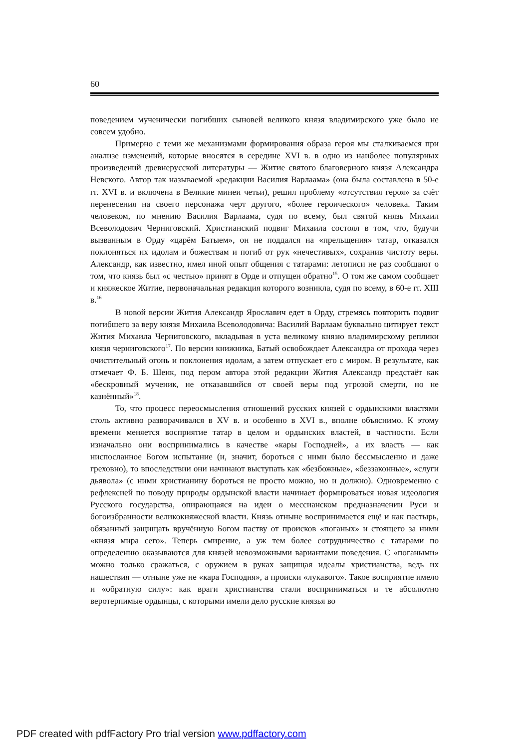60
поведением мученически погибших сыновей великого князя владимирского уже было не совсем удобно.
Примерно с теми же механизмами формирования образа героя мы сталкиваемся при анализе изменений, которые вносятся в середине XVI в. в одно из наиболее популярных произведений древнерусской литературы — Житие святого благоверного князя Александра Невского. Автор так называемой «редакции Василия Варлаама» (она была составлена в 50-е гг. XVI в. и включена в Великие минеи четьи), решил проблему «отсутствия героя» за счёт перенесения на своего персонажа черт другого, «более героического» человека. Таким человеком, по мнению Василия Варлаама, судя по всему, был святой князь Михаил Всеволодович Черниговский. Христианский подвиг Михаила состоял в том, что, будучи вызванным в Орду «царём Батыем», он не поддался на «прельщения» татар, отказался поклоняться их идолам и божествам и погиб от рук «нечестивых», сохранив чистоту веры. Александр, как известно, имел иной опыт общения с татарами: летописи не раз сообщают о том, что князь был «с честью» принят в Орде и отпущен обратно<sup>15</sup>. О том же самом сообщает и княжеское Житие, первоначальная редакция которого возникла, судя по всему, в 60-е гг. XIII в.<sup>16</sup>
В новой версии Жития Александр Ярославич едет в Орду, стремясь повторить подвиг погибшего за веру князя Михаила Всеволодовича: Василий Варлаам буквально цитирует текст Жития Михаила Черниговского, вкладывая в уста великому князю владимирскому реплики князя черниговского<sup>17</sup>. По версии книжника, Батый освобождает Александра от прохода через очистительный огонь и поклонения идолам, а затем отпускает его с миром. В результате, как отмечает Ф. Б. Шенк, под пером автора этой редакции Жития Александр предстаёт как «бескровный мученик, не отказавшийся от своей веры под угрозой смерти, но не казнённый»<sup>18</sup>.
То, что процесс переосмысления отношений русских князей с ордынскими властями столь активно разворачивался в XV в. и особенно в XVI в., вполне объяснимо. К этому времени меняется восприятие татар в целом и ордынских властей, в частности. Если изначально они воспринимались в качестве «кары Господней», а их власть — как ниспосланное Богом испытание (и, значит, бороться с ними было бессмысленно и даже греховно), то впоследствии они начинают выступать как «безбожные», «беззаконные», «слуги дьявола» (с ними христианину бороться не просто можно, но и должно). Одновременно с рефлексией по поводу природы ордынской власти начинает формироваться новая идеология Русского государства, опирающаяся на идеи о мессианском предназначении Руси и богоизбранности великокняжеской власти. Князь отныне воспринимается ещё и как пастырь, обязанный защищать вручённую Богом паству от происков «поганых» и стоящего за ними «князя мира сего». Теперь смирение, а уж тем более сотрудничество с татарами по определению оказываются для князей невозможными вариантами поведения. С «погаными» можно только сражаться, с оружием в руках защищая идеалы христианства, ведь их нашествия — отныне уже не «кара Господня», а происки «лукавого». Такое восприятие имело и «обратную силу»: как враги христианства стали восприниматься и те абсолютно веротерпимые ордынцы, с которыми имели дело русские князья во
PDF created with pdfFactory Pro trial version www.pdffactory.com